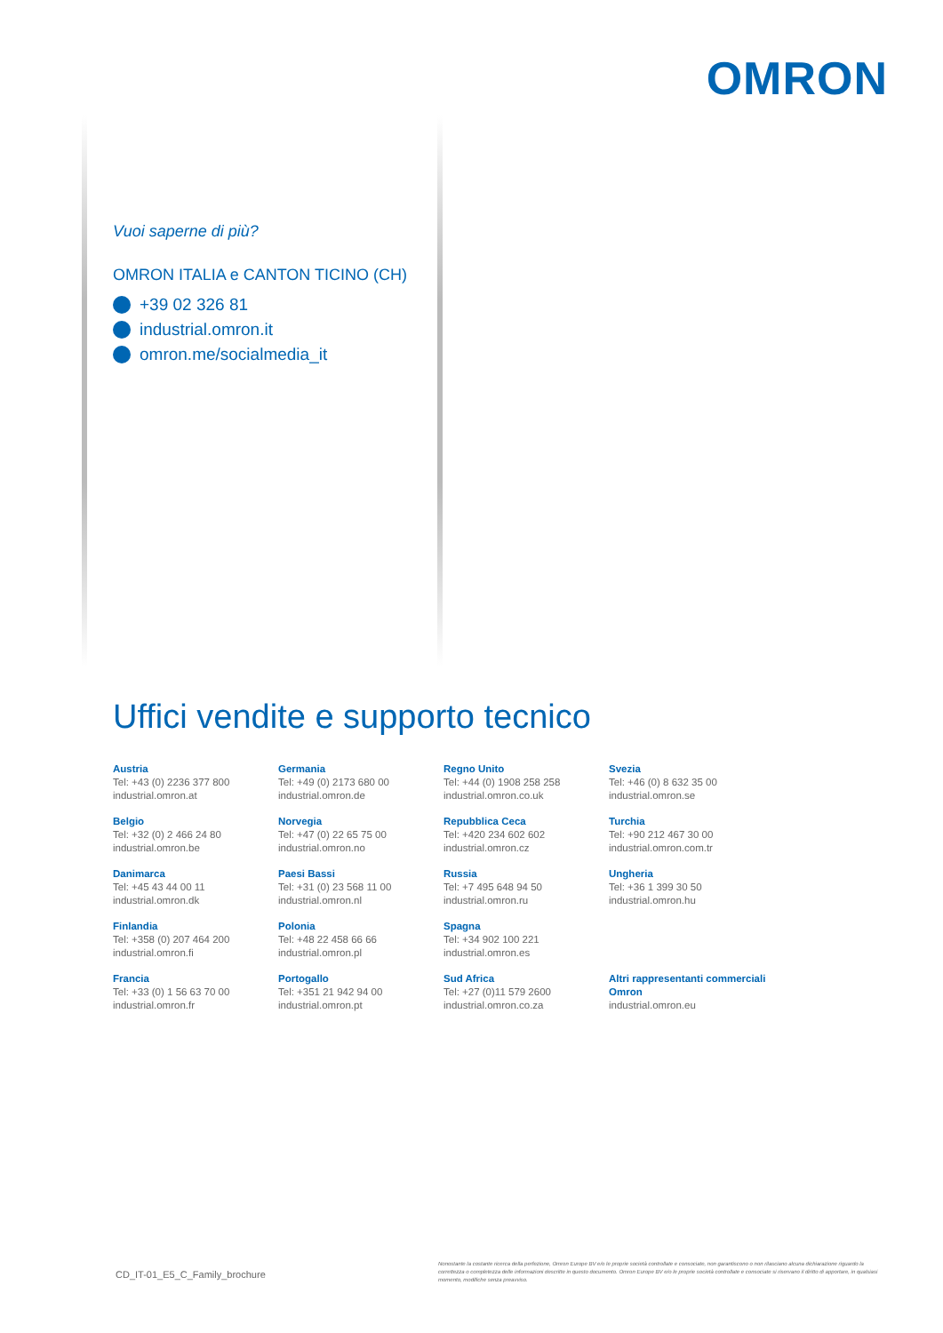OMRON
Vuoi saperne di più?
OMRON ITALIA e CANTON TICINO (CH)
+39 02 326 81
industrial.omron.it
omron.me/socialmedia_it
Uffici vendite e supporto tecnico
Austria
Tel: +43 (0) 2236 377 800
industrial.omron.at
Germania
Tel: +49 (0) 2173 680 00
industrial.omron.de
Regno Unito
Tel: +44 (0) 1908 258 258
industrial.omron.co.uk
Svezia
Tel: +46 (0) 8 632 35 00
industrial.omron.se
Belgio
Tel: +32 (0) 2 466 24 80
industrial.omron.be
Norvegia
Tel: +47 (0) 22 65 75 00
industrial.omron.no
Repubblica Ceca
Tel: +420 234 602 602
industrial.omron.cz
Turchia
Tel: +90 212 467 30 00
industrial.omron.com.tr
Danimarca
Tel: +45 43 44 00 11
industrial.omron.dk
Paesi Bassi
Tel: +31 (0) 23 568 11 00
industrial.omron.nl
Russia
Tel: +7 495 648 94 50
industrial.omron.ru
Ungheria
Tel: +36 1 399 30 50
industrial.omron.hu
Finlandia
Tel: +358 (0) 207 464 200
industrial.omron.fi
Polonia
Tel: +48 22 458 66 66
industrial.omron.pl
Spagna
Tel: +34 902 100 221
industrial.omron.es
Francia
Tel: +33 (0) 1 56 63 70 00
industrial.omron.fr
Portogallo
Tel: +351 21 942 94 00
industrial.omron.pt
Sud Africa
Tel: +27 (0)11 579 2600
industrial.omron.co.za
Altri rappresentanti commerciali Omron
industrial.omron.eu
CD_IT-01_E5_C_Family_brochure
Nonostante la costante ricerca della perfezione, Omron Europe BV e/o le proprie società controllate e consociate, non garantiscono o non rilasciano alcuna dichiarazione riguardo la correttezza o completezza delle informazioni descritte in questo documento. Omron Europe BV e/o le proprie società controllate e consociate si riservano il diritto di apportare, in qualsiasi momento, modifiche senza preavviso.